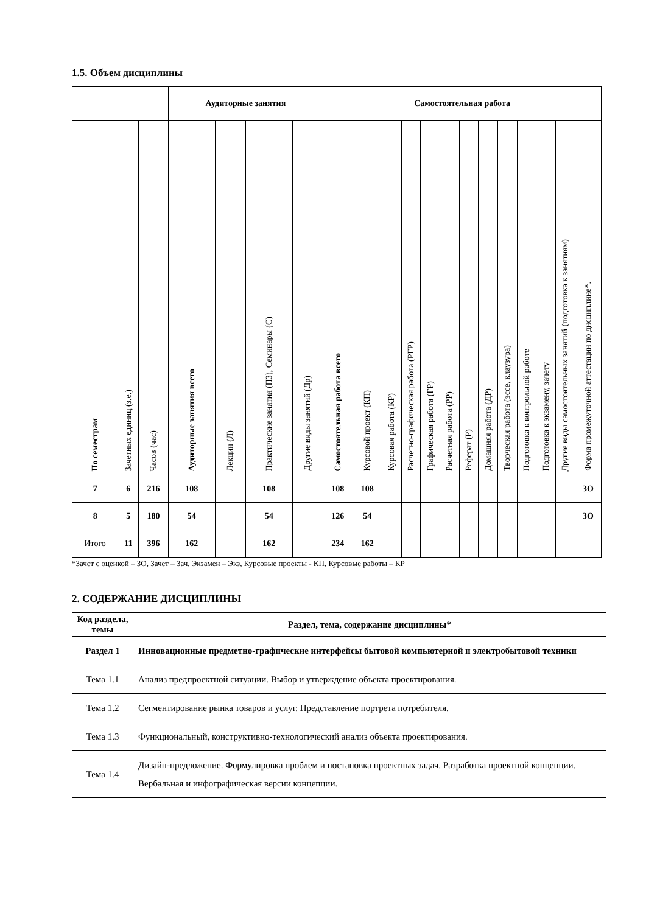1.5. Объем дисциплины
| | | | Аудиторные занятия | | | | Самостоятельная работа | | | | | | | | | | | | |
| --- | --- | --- | --- | --- | --- | --- | --- | --- | --- | --- | --- | --- | --- | --- | --- | --- | --- | --- | --- |
| По семестрам | Зачетных единиц (з.е.) | Часов (час) | Аудиторные занятия всего | Лекции (Л) | Практические занятия (ПЗ), Семинары (С) | Другие виды занятий (Др) | Самостоятельная работа всего | Курсовой проект (КП) | Курсовая работа (КР) | Расчетно-графическая работа (РГР) | Графическая работа (ГР) | Расчетная работа (РР) | Реферат (Р) | Домашняя работа (ДР) | Творческая работа (эссе, клаузура) | Подготовка к контрольной работе | Подготовка к экзамену, зачету | Другие виды самостоятельных занятий (подготовка к занятиям) | Форма промежуточной аттестации по дисциплине*. |
| 7 | 6 | 216 | 108 | | 108 | | 108 | 108 | | | | | | | | | | | ЗО |
| 8 | 5 | 180 | 54 | | 54 | | 126 | 54 | | | | | | | | | | | ЗО |
| Итого | 11 | 396 | 162 | | 162 | | 234 | 162 | | | | | | | | | | | |
*Зачет с оценкой – ЗО, Зачет – Зач, Экзамен – Экз, Курсовые проекты - КП, Курсовые работы – КР
2. СОДЕРЖАНИЕ ДИСЦИПЛИНЫ
| Код раздела, темы | Раздел, тема, содержание дисциплины* |
| --- | --- |
| Раздел 1 | Инновационные предметно-графические интерфейсы бытовой компьютерной и электробытовой техники |
| Тема 1.1 | Анализ предпроектной ситуации. Выбор и утверждение объекта проектирования. |
| Тема 1.2 | Сегментирование рынка товаров и услуг. Представление портрета потребителя. |
| Тема 1.3 | Функциональный, конструктивно-технологический анализ объекта проектирования. |
| Тема 1.4 | Дизайн-предложение. Формулировка проблем и постановка проектных задач. Разработка проектной концепции. Вербальная и инфографическая версии концепции. |